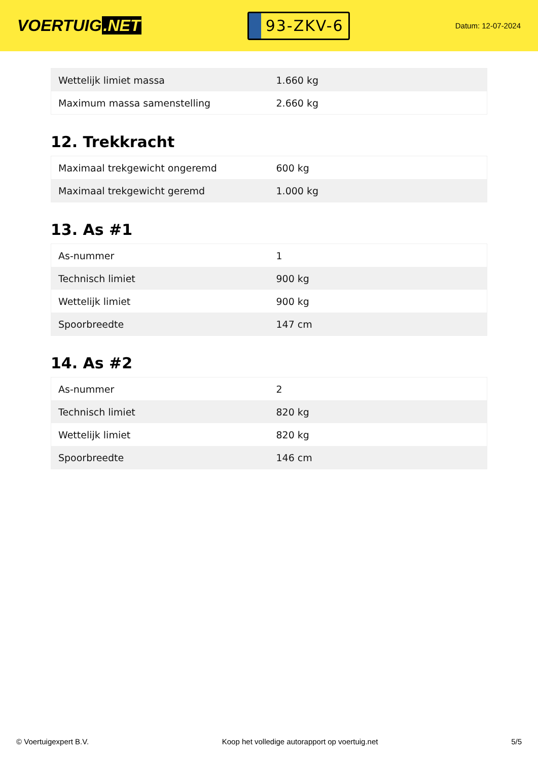VOERTUIG.NET
93-ZKV-6
Datum: 12-07-2024
| Wettelijk limiet massa | 1.660 kg |
| Maximum massa samenstelling | 2.660 kg |
12. Trekkracht
| Maximaal trekgewicht ongeremd | 600 kg |
| Maximaal trekgewicht geremd | 1.000 kg |
13. As #1
| As-nummer | 1 |
| Technisch limiet | 900 kg |
| Wettelijk limiet | 900 kg |
| Spoorbreedte | 147 cm |
14. As #2
| As-nummer | 2 |
| Technisch limiet | 820 kg |
| Wettelijk limiet | 820 kg |
| Spoorbreedte | 146 cm |
© Voertuigexpert B.V. Koop het volledige autorapport op voertuig.net 5/5